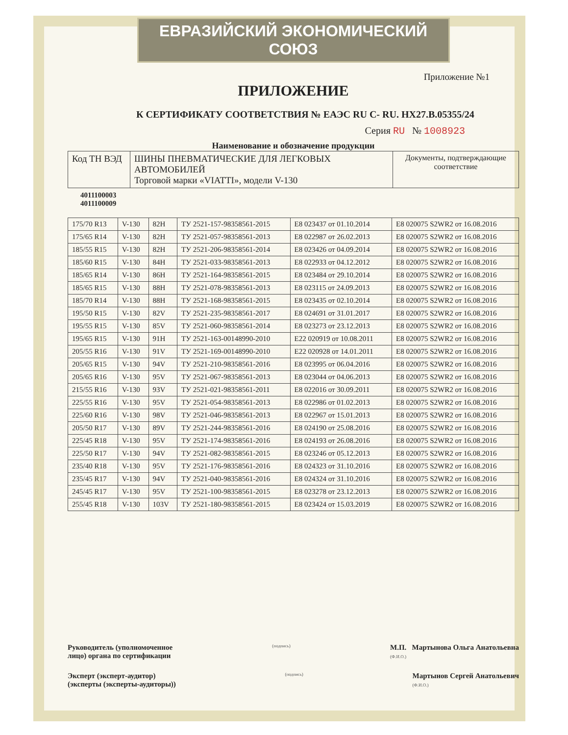ЕВРАЗИЙСКИЙ ЭКОНОМИЧЕСКИЙ СОЮЗ
Приложение №1
ПРИЛОЖЕНИЕ
К СЕРТИФИКАТУ СООТВЕТСТВИЯ № ЕАЭС RU C- RU. HX27.B.05355/24
Серия RU № 1008923
Наименование и обозначение продукции
| Код ТН ВЭД | ШИНЫ ПНЕВМАТИЧЕСКИЕ ДЛЯ ЛЕГКОВЫХ АВТОМОБИЛЕЙ Торговой марки «VIATTI», модели V-130 | Документы, подтверждающие соответствие |
4011100003
4011100009
| 175/70 R13 | V-130 | 82H | ТУ 2521-157-98358561-2015 | E8 023437 от 01.10.2014 | E8 020075 S2WR2 от 16.08.2016 |
| 175/65 R14 | V-130 | 82H | ТУ 2521-057-98358561-2013 | E8 022987 от 26.02.2013 | E8 020075 S2WR2 от 16.08.2016 |
| 185/55 R15 | V-130 | 82H | ТУ 2521-206-98358561-2014 | E8 023426 от 04.09.2014 | E8 020075 S2WR2 от 16.08.2016 |
| 185/60 R15 | V-130 | 84H | ТУ 2521-033-98358561-2013 | E8 022933 от 04.12.2012 | E8 020075 S2WR2 от 16.08.2016 |
| 185/65 R14 | V-130 | 86H | ТУ 2521-164-98358561-2015 | E8 023484 от 29.10.2014 | E8 020075 S2WR2 от 16.08.2016 |
| 185/65 R15 | V-130 | 88H | ТУ 2521-078-98358561-2013 | E8 023115 от 24.09.2013 | E8 020075 S2WR2 от 16.08.2016 |
| 185/70 R14 | V-130 | 88H | ТУ 2521-168-98358561-2015 | E8 023435 от 02.10.2014 | E8 020075 S2WR2 от 16.08.2016 |
| 195/50 R15 | V-130 | 82V | ТУ 2521-235-98358561-2017 | E8 024691 от 31.01.2017 | E8 020075 S2WR2 от 16.08.2016 |
| 195/55 R15 | V-130 | 85V | ТУ 2521-060-98358561-2014 | E8 023273 от 23.12.2013 | E8 020075 S2WR2 от 16.08.2016 |
| 195/65 R15 | V-130 | 91H | ТУ 2521-163-00148990-2010 | E22 020919 от 10.08.2011 | E8 020075 S2WR2 от 16.08.2016 |
| 205/55 R16 | V-130 | 91V | ТУ 2521-169-00148990-2010 | E22 020928 от 14.01.2011 | E8 020075 S2WR2 от 16.08.2016 |
| 205/65 R15 | V-130 | 94V | ТУ 2521-210-98358561-2016 | E8 023995 от 06.04.2016 | E8 020075 S2WR2 от 16.08.2016 |
| 205/65 R16 | V-130 | 95V | ТУ 2521-067-98358561-2013 | E8 023044 от 04.06.2013 | E8 020075 S2WR2 от 16.08.2016 |
| 215/55 R16 | V-130 | 93V | ТУ 2521-021-98358561-2011 | E8 022016 от 30.09.2011 | E8 020075 S2WR2 от 16.08.2016 |
| 225/55 R16 | V-130 | 95V | ТУ 2521-054-98358561-2013 | E8 022986 от 01.02.2013 | E8 020075 S2WR2 от 16.08.2016 |
| 225/60 R16 | V-130 | 98V | ТУ 2521-046-98358561-2013 | E8 022967 от 15.01.2013 | E8 020075 S2WR2 от 16.08.2016 |
| 205/50 R17 | V-130 | 89V | ТУ 2521-244-98358561-2016 | E8 024190 от 25.08.2016 | E8 020075 S2WR2 от 16.08.2016 |
| 225/45 R18 | V-130 | 95V | ТУ 2521-174-98358561-2016 | E8 024193 от 26.08.2016 | E8 020075 S2WR2 от 16.08.2016 |
| 225/50 R17 | V-130 | 94V | ТУ 2521-082-98358561-2015 | E8 023246 от 05.12.2013 | E8 020075 S2WR2 от 16.08.2016 |
| 235/40 R18 | V-130 | 95V | ТУ 2521-176-98358561-2016 | E8 024323 от 31.10.2016 | E8 020075 S2WR2 от 16.08.2016 |
| 235/45 R17 | V-130 | 94V | ТУ 2521-040-98358561-2016 | E8 024324 от 31.10.2016 | E8 020075 S2WR2 от 16.08.2016 |
| 245/45 R17 | V-130 | 95V | ТУ 2521-100-98358561-2015 | E8 023278 от 23.12.2013 | E8 020075 S2WR2 от 16.08.2016 |
| 255/45 R18 | V-130 | 103V | ТУ 2521-180-98358561-2015 | E8 023424 от 15.03.2019 | E8 020075 S2WR2 от 16.08.2016 |
Руководитель (уполномоченное
лицо) органа по сертификации (подпись) М.П. Мартынова Ольга Анатольевна
(Ф.И.О.)
Эксперт (эксперт-аудитор)
(эксперты (эксперты-аудиторы)) (подпись) Мартынов Сергей Анатольевич
(Ф.И.О.)